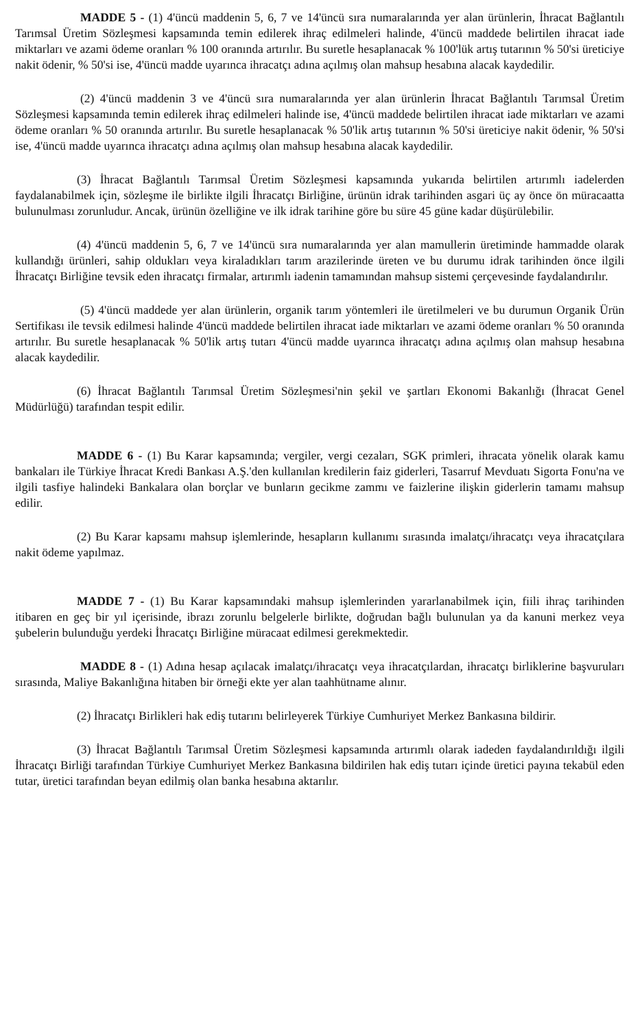MADDE 5 - (1) 4'üncü maddenin 5, 6, 7 ve 14'üncü sıra numaralarında yer alan ürünlerin, İhracat Bağlantılı Tarımsal Üretim Sözleşmesi kapsamında temin edilerek ihraç edilmeleri halinde, 4'üncü maddede belirtilen ihracat iade miktarları ve azami ödeme oranları % 100 oranında artırılır. Bu suretle hesaplanacak % 100'lük artış tutarının % 50'si üreticiye nakit ödenir, % 50'si ise, 4'üncü madde uyarınca ihracatçı adına açılmış olan mahsup hesabına alacak kaydedilir.
(2) 4'üncü maddenin 3 ve 4'üncü sıra numaralarında yer alan ürünlerin İhracat Bağlantılı Tarımsal Üretim Sözleşmesi kapsamında temin edilerek ihraç edilmeleri halinde ise, 4'üncü maddede belirtilen ihracat iade miktarları ve azami ödeme oranları % 50 oranında artırılır. Bu suretle hesaplanacak % 50'lik artış tutarının % 50'si üreticiye nakit ödenir, % 50'si ise, 4'üncü madde uyarınca ihracatçı adına açılmış olan mahsup hesabına alacak kaydedilir.
(3) İhracat Bağlantılı Tarımsal Üretim Sözleşmesi kapsamında yukarıda belirtilen artırımlı iadelerden faydalanabilmek için, sözleşme ile birlikte ilgili İhracatçı Birliğine, ürünün idrak tarihinden asgari üç ay önce ön müracaatta bulunulması zorunludur. Ancak, ürünün özelliğine ve ilk idrak tarihine göre bu süre 45 güne kadar düşürülebilir.
(4) 4'üncü maddenin 5, 6, 7 ve 14'üncü sıra numaralarında yer alan mamullerin üretiminde hammadde olarak kullandığı ürünleri, sahip oldukları veya kiraladıkları tarım arazilerinde üreten ve bu durumu idrak tarihinden önce ilgili İhracatçı Birliğine tevsik eden ihracatçı firmalar, artırımlı iadenin tamamından mahsup sistemi çerçevesinde faydalandırılır.
(5) 4'üncü maddede yer alan ürünlerin, organik tarım yöntemleri ile üretilmeleri ve bu durumun Organik Ürün Sertifikası ile tevsik edilmesi halinde 4'üncü maddede belirtilen ihracat iade miktarları ve azami ödeme oranları % 50 oranında artırılır. Bu suretle hesaplanacak % 50'lik artış tutarı 4'üncü madde uyarınca ihracatçı adına açılmış olan mahsup hesabına alacak kaydedilir.
(6) İhracat Bağlantılı Tarımsal Üretim Sözleşmesi'nin şekil ve şartları Ekonomi Bakanlığı (İhracat Genel Müdürlüğü) tarafından tespit edilir.
MADDE 6 - (1) Bu Karar kapsamında; vergiler, vergi cezaları, SGK primleri, ihracata yönelik olarak kamu bankaları ile Türkiye İhracat Kredi Bankası A.Ş.'den kullanılan kredilerin faiz giderleri, Tasarruf Mevduatı Sigorta Fonu'na ve ilgili tasfiye halindeki Bankalara olan borçlar ve bunların gecikme zammı ve faizlerine ilişkin giderlerin tamamı mahsup edilir.
(2) Bu Karar kapsamı mahsup işlemlerinde, hesapların kullanımı sırasında imalatçı/ihracatçı veya ihracatçılara nakit ödeme yapılmaz.
MADDE 7 - (1) Bu Karar kapsamındaki mahsup işlemlerinden yararlanabilmek için, fiili ihraç tarihinden itibaren en geç bir yıl içerisinde, ibrazı zorunlu belgelerle birlikte, doğrudan bağlı bulunulan ya da kanuni merkez veya şubelerin bulunduğu yerdeki İhracatçı Birliğine müracaat edilmesi gerekmektedir.
MADDE 8 - (1) Adına hesap açılacak imalatçı/ihracatçı veya ihracatçılardan, ihracatçı birliklerine başvuruları sırasında, Maliye Bakanlığına hitaben bir örneği ekte yer alan taahhütname alınır.
(2) İhracatçı Birlikleri hak ediş tutarını belirleyerek Türkiye Cumhuriyet Merkez Bankasına bildirir.
(3) İhracat Bağlantılı Tarımsal Üretim Sözleşmesi kapsamında artırımlı olarak iadeden faydalandırıldığı ilgili İhracatçı Birliği tarafından Türkiye Cumhuriyet Merkez Bankasına bildirilen hak ediş tutarı içinde üretici payına tekabül eden tutar, üretici tarafından beyan edilmiş olan banka hesabına aktarılır.